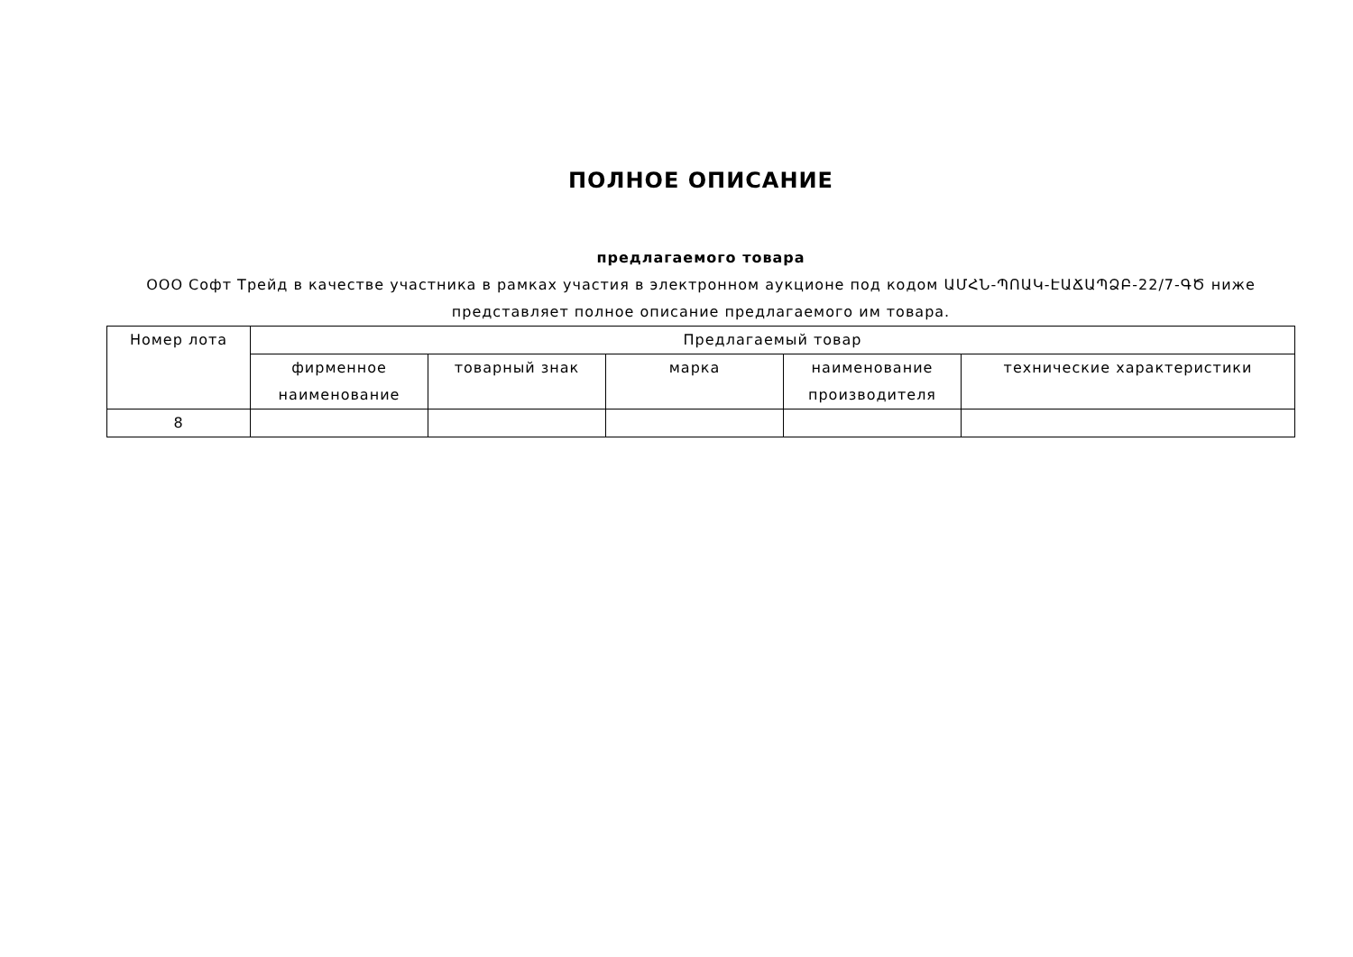ПОЛНОЕ ОПИСАНИЕ
предлагаемого товара
ООО Софт Трейд в качестве участника в рамках участия в электронном аукционе под кодом ԱՄՀՆ-ՊՈԱԿ-ԷԱՃԱՊՁԲ-22/7-ԳԾ ниже представляет полное описание предлагаемого им товара.
| Номер лота | Предлагаемый товар | | | | |
| --- | --- | --- | --- | --- | --- |
| | фирменное наименование | товарный знак | марка | наименование производителя | технические характеристики |
| 8 | | | | | |